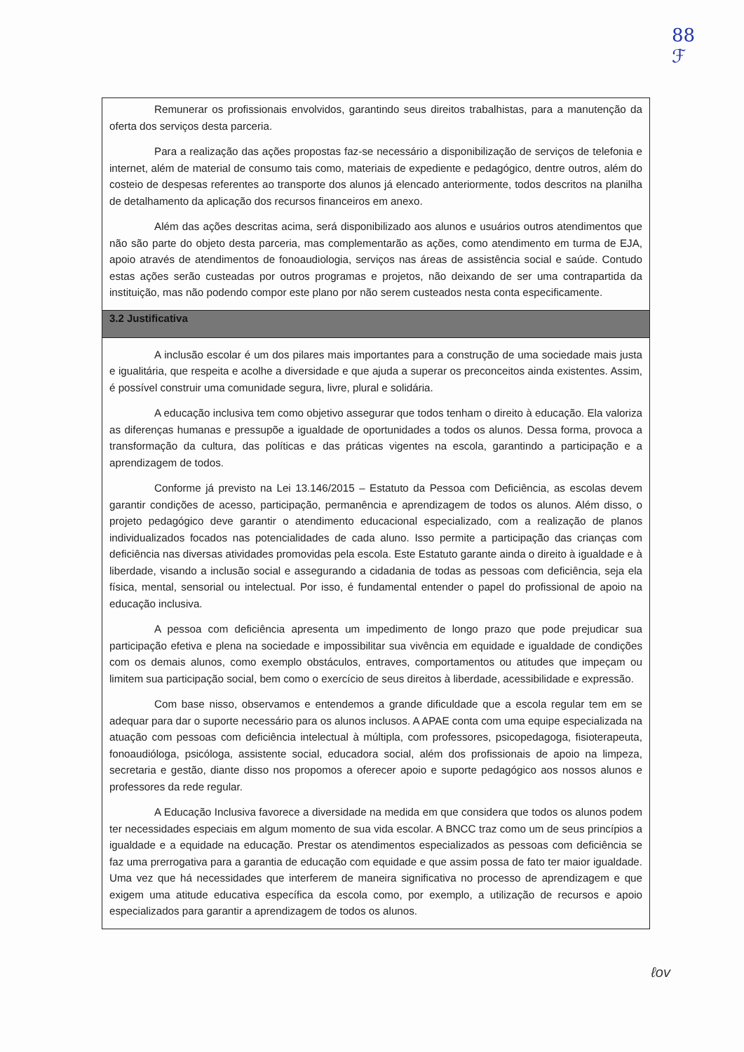88
ℱ
Remunerar os profissionais envolvidos, garantindo seus direitos trabalhistas, para a manutenção da oferta dos serviços desta parceria.
Para a realização das ações propostas faz-se necessário a disponibilização de serviços de telefonia e internet, além de material de consumo tais como, materiais de expediente e pedagógico, dentre outros, além do costeio de despesas referentes ao transporte dos alunos já elencado anteriormente, todos descritos na planilha de detalhamento da aplicação dos recursos financeiros em anexo.
Além das ações descritas acima, será disponibilizado aos alunos e usuários outros atendimentos que não são parte do objeto desta parceria, mas complementarão as ações, como atendimento em turma de EJA, apoio através de atendimentos de fonoaudiologia, serviços nas áreas de assistência social e saúde. Contudo estas ações serão custeadas por outros programas e projetos, não deixando de ser uma contrapartida da instituição, mas não podendo compor este plano por não serem custeados nesta conta especificamente.
3.2 Justificativa
A inclusão escolar é um dos pilares mais importantes para a construção de uma sociedade mais justa e igualitária, que respeita e acolhe a diversidade e que ajuda a superar os preconceitos ainda existentes. Assim, é possível construir uma comunidade segura, livre, plural e solidária.
A educação inclusiva tem como objetivo assegurar que todos tenham o direito à educação. Ela valoriza as diferenças humanas e pressupõe a igualdade de oportunidades a todos os alunos. Dessa forma, provoca a transformação da cultura, das políticas e das práticas vigentes na escola, garantindo a participação e a aprendizagem de todos.
Conforme já previsto na Lei 13.146/2015 – Estatuto da Pessoa com Deficiência, as escolas devem garantir condições de acesso, participação, permanência e aprendizagem de todos os alunos. Além disso, o projeto pedagógico deve garantir o atendimento educacional especializado, com a realização de planos individualizados focados nas potencialidades de cada aluno. Isso permite a participação das crianças com deficiência nas diversas atividades promovidas pela escola. Este Estatuto garante ainda o direito à igualdade e à liberdade, visando a inclusão social e assegurando a cidadania de todas as pessoas com deficiência, seja ela física, mental, sensorial ou intelectual. Por isso, é fundamental entender o papel do profissional de apoio na educação inclusiva.
A pessoa com deficiência apresenta um impedimento de longo prazo que pode prejudicar sua participação efetiva e plena na sociedade e impossibilitar sua vivência em equidade e igualdade de condições com os demais alunos, como exemplo obstáculos, entraves, comportamentos ou atitudes que impeçam ou limitem sua participação social, bem como o exercício de seus direitos à liberdade, acessibilidade e expressão.
Com base nisso, observamos e entendemos a grande dificuldade que a escola regular tem em se adequar para dar o suporte necessário para os alunos inclusos. A APAE conta com uma equipe especializada na atuação com pessoas com deficiência intelectual à múltipla, com professores, psicopedagoga, fisioterapeuta, fonoaudióloga, psicóloga, assistente social, educadora social, além dos profissionais de apoio na limpeza, secretaria e gestão, diante disso nos propomos a oferecer apoio e suporte pedagógico aos nossos alunos e professores da rede regular.
A Educação Inclusiva favorece a diversidade na medida em que considera que todos os alunos podem ter necessidades especiais em algum momento de sua vida escolar. A BNCC traz como um de seus princípios a igualdade e a equidade na educação. Prestar os atendimentos especializados as pessoas com deficiência se faz uma prerrogativa para a garantia de educação com equidade e que assim possa de fato ter maior igualdade. Uma vez que há necessidades que interferem de maneira significativa no processo de aprendizagem e que exigem uma atitude educativa específica da escola como, por exemplo, a utilização de recursos e apoio especializados para garantir a aprendizagem de todos os alunos.
ℓov